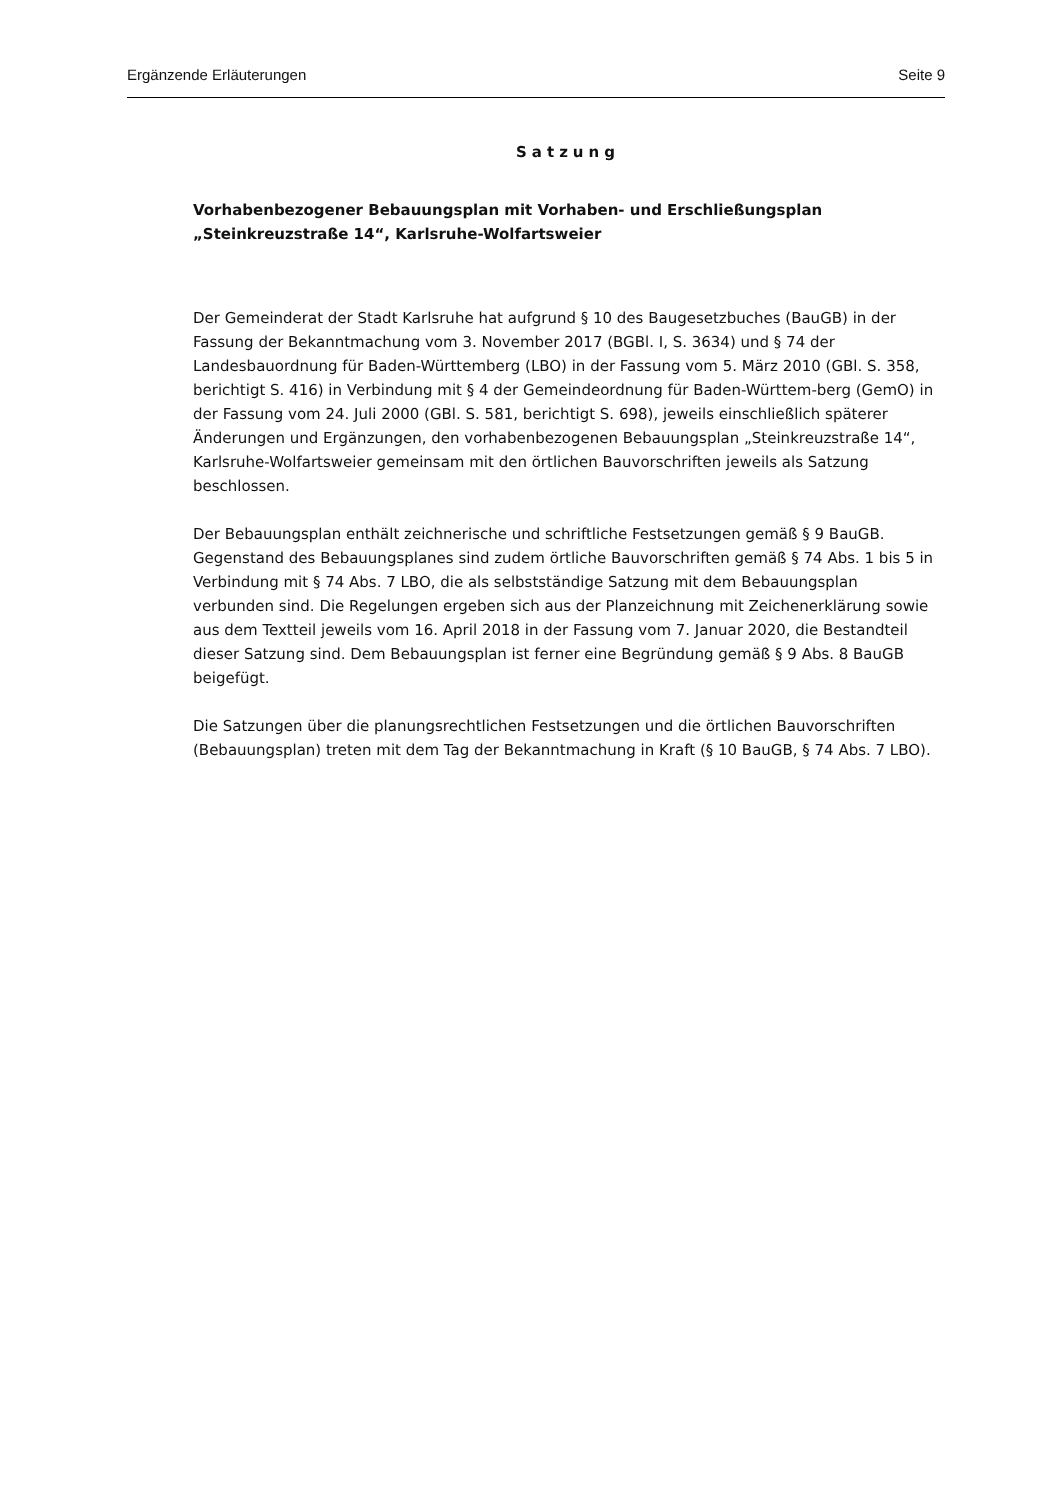Ergänzende Erläuterungen Seite 9
Satzung
Vorhabenbezogener Bebauungsplan mit Vorhaben- und Erschließungsplan
„Steinkreuzstraße 14“, Karlsruhe-Wolfartsweier
Der Gemeinderat der Stadt Karlsruhe hat aufgrund § 10 des Baugesetzbuches (BauGB) in der Fassung der Bekanntmachung vom 3. November 2017 (BGBl. I, S. 3634) und § 74 der Landesbauordnung für Baden-Württemberg (LBO) in der Fassung vom 5. März 2010 (GBl. S. 358, berichtigt S. 416) in Verbindung mit § 4 der Gemeindeordnung für Baden-Württem-berg (GemO) in der Fassung vom 24. Juli 2000 (GBl. S. 581, berichtigt S. 698), jeweils einschließlich späterer Änderungen und Ergänzungen, den vorhabenbezogenen Bebauungsplan „Steinkreuzstraße 14“, Karlsruhe-Wolfartsweier gemeinsam mit den örtlichen Bauvorschriften jeweils als Satzung beschlossen.
Der Bebauungsplan enthält zeichnerische und schriftliche Festsetzungen gemäß § 9 BauGB. Gegenstand des Bebauungsplanes sind zudem örtliche Bauvorschriften gemäß § 74 Abs. 1 bis 5 in Verbindung mit § 74 Abs. 7 LBO, die als selbstständige Satzung mit dem Bebauungsplan verbunden sind. Die Regelungen ergeben sich aus der Planzeichnung mit Zeichenerklärung sowie aus dem Textteil jeweils vom 16. April 2018 in der Fassung vom 7. Januar 2020, die Bestandteil dieser Satzung sind. Dem Bebauungsplan ist ferner eine Begründung gemäß § 9 Abs. 8 BauGB beigefügt.
Die Satzungen über die planungsrechtlichen Festsetzungen und die örtlichen Bauvorschriften (Bebauungsplan) treten mit dem Tag der Bekanntmachung in Kraft (§ 10 BauGB, § 74 Abs. 7 LBO).